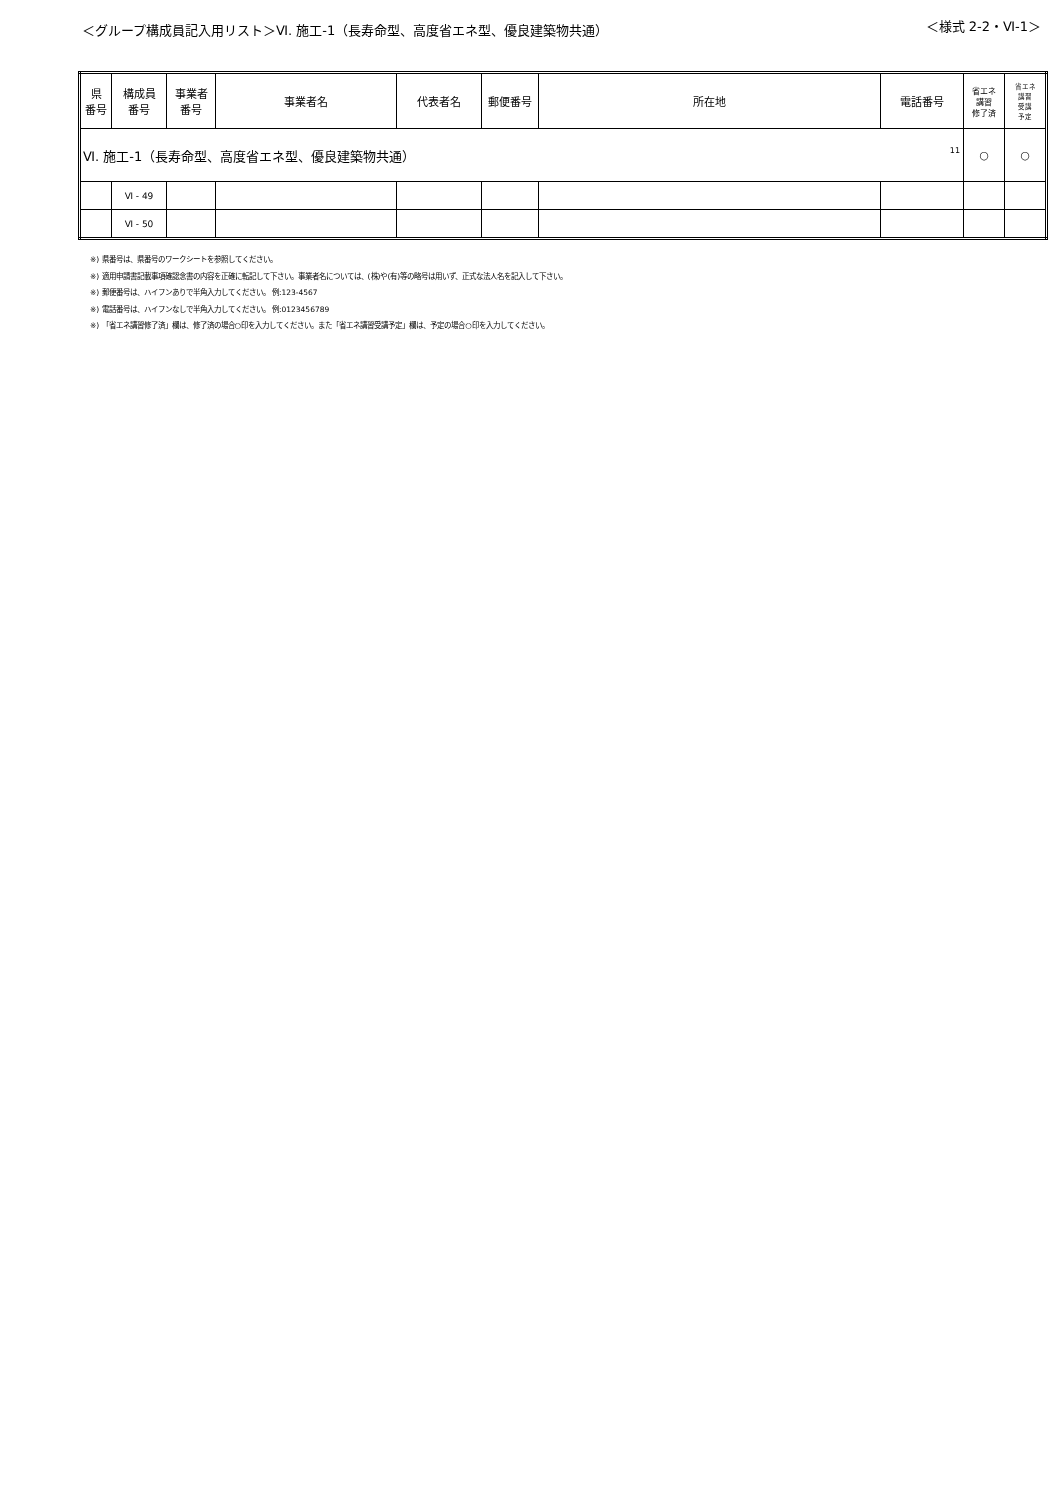＜グループ構成員記入用リスト＞Ⅵ. 施工-1（長寿命型、高度省エネ型、優良建築物共通）
＜様式 2-2・Ⅵ-1＞
| 県 番号 | 構成員 番号 | 事業者 番号 | 事業者名 | 代表者名 | 郵便番号 | 所在地 | 電話番号 | 省エネ 講習 修了済 | 省エネ 講習 受講 予定 |
| --- | --- | --- | --- | --- | --- | --- | --- | --- | --- |
| Ⅵ. 施工-1（長寿命型、高度省エネ型、優良建築物共通） 11 | | | | | | | | ○ | ○ |
| | Ⅵ - 49 | | | | | | | | |
| | Ⅵ - 50 | | | | | | | | |
※) 県番号は、県番号のワークシートを参照してください。
※) 適用申請書記載事項確認念書の内容を正確に転記して下さい。事業者名については、(株)や(有)等の略号は用いず、正式な法人名を記入して下さい。
※) 郵便番号は、ハイフンありで半角入力してください。 例:123-4567
※) 電話番号は、ハイフンなしで半角入力してください。 例:0123456789
※) 「省エネ講習修了済」欄は、修了済の場合○印を入力してください。また「省エネ講習受講予定」欄は、予定の場合○印を入力してください。